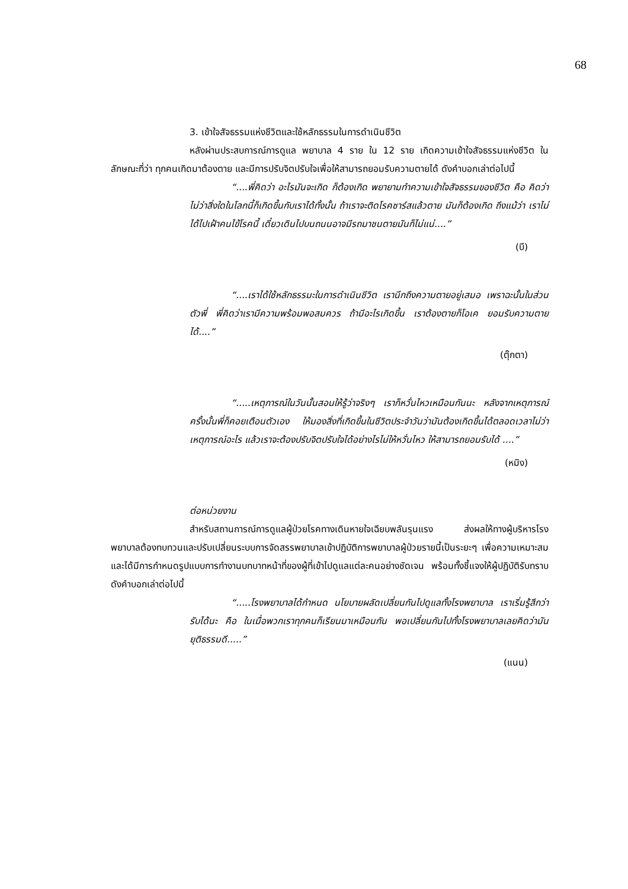68
3. เข้าใจสัจธรรมแห่งชีวิตและใช้หลักธรรมในการดำเนินชีวิต
หลังผ่านประสบการณ์การดูแล พยาบาล 4 ราย ใน 12 ราย เกิดความเข้าใจสัจธรรมแห่งชีวิต ในลักษณะที่ว่า ทุกคนเกิดมาต้องตาย และมีการปรับจิตปรับใจเพื่อให้สามารถยอมรับความตายได้ ดังคำบอกเล่าต่อไปนี้
“....พี่คิดว่า อะไรมันจะเกิด ก็ต้องเกิด พยายามทำความเข้าใจสัจธรรมของชีวิต คือ คิดว่า ไม่ว่าสิ่งใดในโลกนี้ก็เกิดขึ้นกับเราได้ทั้งนั้น ถ้าเราจะติดโรคซาร์สแล้วตาย มันก็ต้องเกิด ถึงแม้ว่า เราไม่ได้ไปเฝ้าคนไข้โรคนี้ เดี๋ยวเดินไปบนถนนอาจมีรถมาชนตายมันก็ไม่แน่....”
(บี)
“....เราได้ใช้หลักธรรมะในการดำเนินชีวิต เรานึกถึงความตายอยู่เสมอ เพราฉะนั้นในส่วนตัวพี่ พี่คิดว่าเรามีความพร้อมพอสมควร ถ้ามีอะไรเกิดขึ้น เราต้องตายก็โอเค ยอมรับความตายได้....”
(ตุ๊กตา)
“.....เหตุการณ์ในวันนั้นสอนให้รู้ว่าจริงๆ เราก็หวั่นไหวเหมือนกันนะ หลังจากเหตุการณ์ครั้งนั้นพี่ก็คอยเตือนตัวเอง ให้มองสิ่งที่เกิดขึ้นในชีวิตประจำวันว่ามันต้องเกิดขึ้นได้ตลอดเวลาไม่ว่าเหตุการณ์อะไร แล้วเราจะต้องปรับจิตปรับใจได้อย่างไรไม่ให้หวั่นไหว ให้สามารถยอมรับได้ ....”
(หมิง)
ต่อหน่วยงาน
สำหรับสถานการณ์การดูแลผู้ป่วยโรคทางเดินหายใจเฉียบพลันรุนแรง ส่งผลให้ทางผู้บริหารโรงพยาบาลต้องทบทวนและปรับเปลี่ยนระบบการจัดสรรพยาบาลเข้าปฏิบัติการพยาบาลผู้ป่วยรายนี้เป็นระยะๆ เพื่อความเหมาะสมและได้มีการกำหนดรูปแบบการทำงานบทบาทหน้าที่ของผู้ที่เข้าไปดูแลแต่ละคนอย่างชัดเจน พร้อมทั้งชี้แจงให้ผู้ปฏิบัติรับทราบ ดังคำบอกเล่าต่อไปนี้
“.....โรงพยาบาลได้กำหนด นโยบายผลัดเปลี่ยนกันไปดูแลทั้งโรงพยาบาล เราเริ่มรู้สึกว่ารับได้นะ คือ ในเมื่อพวกเราทุกคนก็เรียนมาเหมือนกัน พอเปลี่ยนกันไปทั้งโรงพยาบาลเลยคิดว่ามันยุติธรรมดี.....”
(แนน)